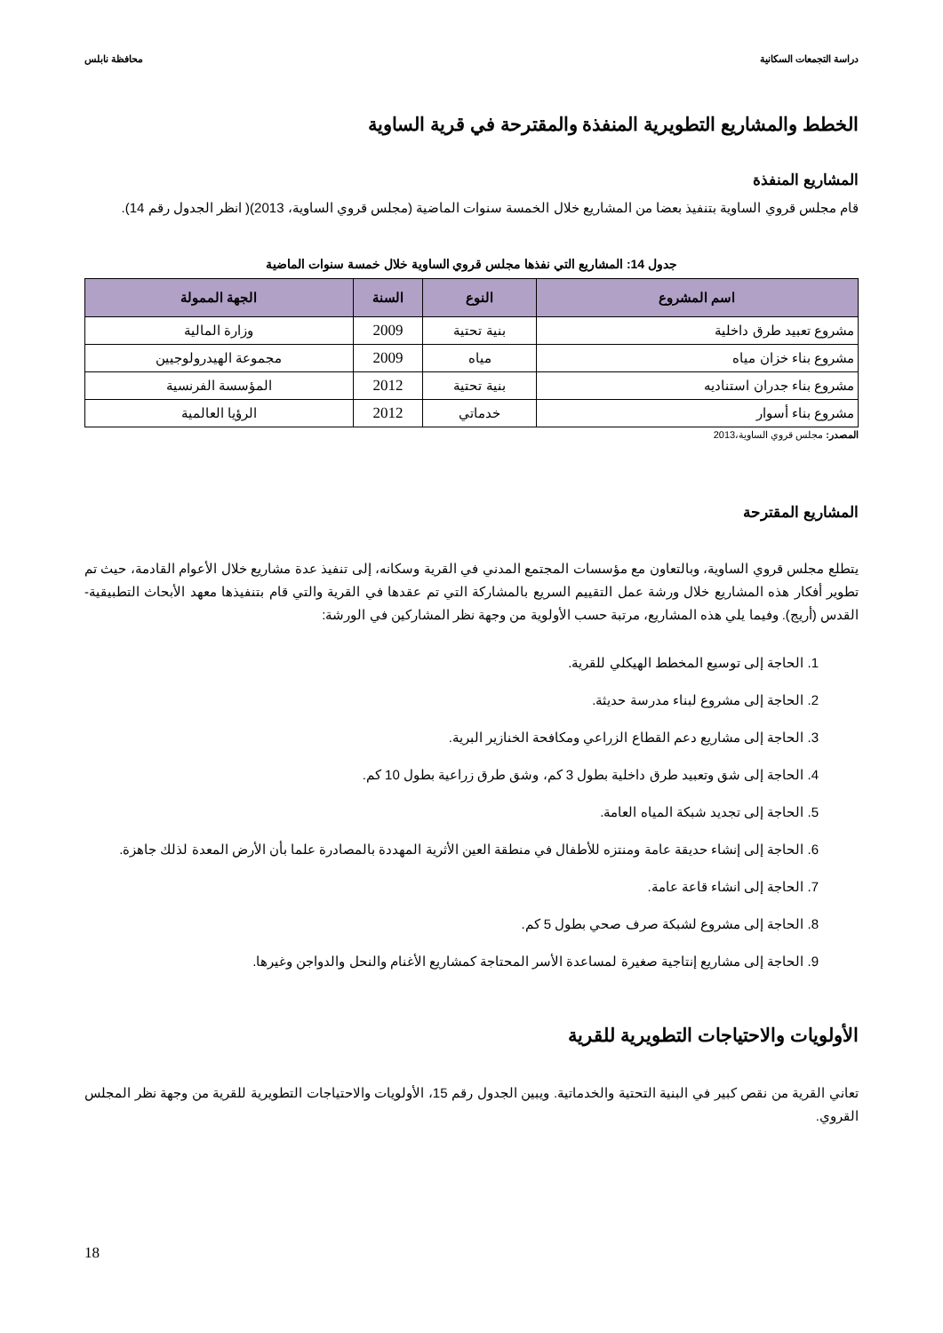دراسة التجمعات السكانية محافظة نابلس
الخطط والمشاريع التطويرية المنفذة والمقترحة في قرية الساوية
المشاريع المنفذة
قام مجلس قروي الساوية بتنفيذ بعضا من المشاريع خلال الخمسة سنوات الماضية (مجلس قروي الساوية، 2013)( انظر الجدول رقم 14).
جدول 14: المشاريع التي نفذها مجلس قروي الساوية خلال خمسة سنوات الماضية
| اسم المشروع | النوع | السنة | الجهة الممولة |
| --- | --- | --- | --- |
| مشروع تعبيد طرق داخلية | بنية تحتية | 2009 | وزارة المالية |
| مشروع بناء خزان مياه | مياه | 2009 | مجموعة الهيدرولوجيين |
| مشروع بناء جدران استناديه | بنية تحتية | 2012 | المؤسسة الفرنسية |
| مشروع بناء أسوار | خدماتي | 2012 | الرؤيا العالمية |
المصدر: مجلس قروي الساوية،2013
المشاريع المقترحة
يتطلع مجلس قروي الساوية، وبالتعاون مع مؤسسات المجتمع المدني في القرية وسكانه، إلى تنفيذ عدة مشاريع خلال الأعوام القادمة، حيث تم تطوير أفكار هذه المشاريع خلال ورشة عمل التقييم السريع بالمشاركة التي تم عقدها في القرية والتي قام بتنفيذها معهد الأبحاث التطبيقية- القدس (أريج). وفيما يلي هذه المشاريع، مرتبة حسب الأولوية من وجهة نظر المشاركين في الورشة:
1. الحاجة إلى توسيع المخطط الهيكلي للقرية.
2. الحاجة إلى مشروع لبناء مدرسة حديثة.
3. الحاجة إلى مشاريع دعم القطاع الزراعي ومكافحة الخنازير البرية.
4. الحاجة إلى شق وتعبيد طرق داخلية بطول 3 كم، وشق طرق زراعية بطول 10 كم.
5. الحاجة إلى تجديد شبكة المياه العامة.
6. الحاجة إلى إنشاء حديقة عامة ومنتزه للأطفال في منطقة العين الأثرية المهددة بالمصادرة علما بأن الأرض المعدة لذلك جاهزة.
7. الحاجة إلى انشاء قاعة عامة.
8. الحاجة إلى مشروع لشبكة صرف صحي بطول 5 كم.
9. الحاجة إلى مشاريع إنتاجية صغيرة لمساعدة الأسر المحتاجة كمشاريع الأغنام والنحل والدواجن وغيرها.
الأولويات والاحتياجات التطويرية للقرية
تعاني القرية من نقص كبير في البنية التحتية والخدماتية. ويبين الجدول رقم 15، الأولويات والاحتياجات التطويرية للقرية من وجهة نظر المجلس القروي.
18